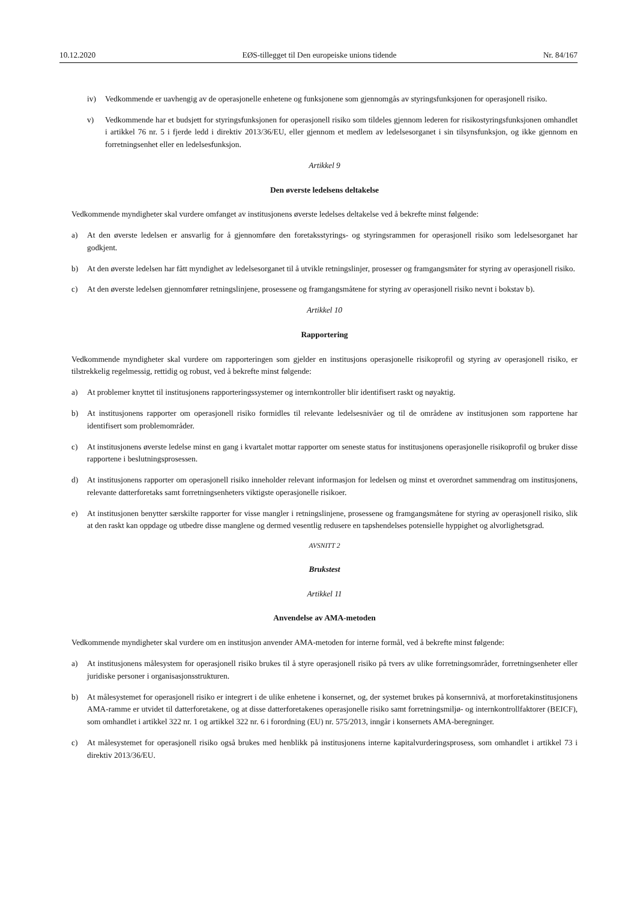10.12.2020 EØS-tillegget til Den europeiske unions tidende Nr. 84/167
iv) Vedkommende er uavhengig av de operasjonelle enhetene og funksjonene som gjennomgås av styringsfunksjonen for operasjonell risiko.
v) Vedkommende har et budsjett for styringsfunksjonen for operasjonell risiko som tildeles gjennom lederen for risikostyringsfunksjonen omhandlet i artikkel 76 nr. 5 i fjerde ledd i direktiv 2013/36/EU, eller gjennom et medlem av ledelsesorganet i sin tilsynsfunksjon, og ikke gjennom en forretningsenhet eller en ledelsesfunksjon.
Artikkel 9
Den øverste ledelsens deltakelse
Vedkommende myndigheter skal vurdere omfanget av institusjonens øverste ledelses deltakelse ved å bekrefte minst følgende:
a) At den øverste ledelsen er ansvarlig for å gjennomføre den foretaksstyrings- og styringsrammen for operasjonell risiko som ledelsesorganet har godkjent.
b) At den øverste ledelsen har fått myndighet av ledelsesorganet til å utvikle retningslinjer, prosesser og framgangsmåter for styring av operasjonell risiko.
c) At den øverste ledelsen gjennomfører retningslinjene, prosessene og framgangsmåtene for styring av operasjonell risiko nevnt i bokstav b).
Artikkel 10
Rapportering
Vedkommende myndigheter skal vurdere om rapporteringen som gjelder en institusjons operasjonelle risikoprofil og styring av operasjonell risiko, er tilstrekkelig regelmessig, rettidig og robust, ved å bekrefte minst følgende:
a) At problemer knyttet til institusjonens rapporteringssystemer og internkontroller blir identifisert raskt og nøyaktig.
b) At institusjonens rapporter om operasjonell risiko formidles til relevante ledelsesnivåer og til de områdene av institusjonen som rapportene har identifisert som problemområder.
c) At institusjonens øverste ledelse minst en gang i kvartalet mottar rapporter om seneste status for institusjonens operasjonelle risikoprofil og bruker disse rapportene i beslutningsprosessen.
d) At institusjonens rapporter om operasjonell risiko inneholder relevant informasjon for ledelsen og minst et overordnet sammendrag om institusjonens, relevante datterforetaks samt forretningsenheters viktigste operasjonelle risikoer.
e) At institusjonen benytter særskilte rapporter for visse mangler i retningslinjene, prosessene og framgangsmåtene for styring av operasjonell risiko, slik at den raskt kan oppdage og utbedre disse manglene og dermed vesentlig redusere en tapshendelses potensielle hyppighet og alvorlighetsgrad.
AVSNITT 2
Brukstest
Artikkel 11
Anvendelse av AMA-metoden
Vedkommende myndigheter skal vurdere om en institusjon anvender AMA-metoden for interne formål, ved å bekrefte minst følgende:
a) At institusjonens målesystem for operasjonell risiko brukes til å styre operasjonell risiko på tvers av ulike forretningsområder, forretningsenheter eller juridiske personer i organisasjonsstrukturen.
b) At målesystemet for operasjonell risiko er integrert i de ulike enhetene i konsernet, og, der systemet brukes på konsernnivå, at morforetakinstitusjonens AMA-ramme er utvidet til datterforetakene, og at disse datterforetakenes operasjonelle risiko samt forretningsmiljø- og internkontrollfaktorer (BEICF), som omhandlet i artikkel 322 nr. 1 og artikkel 322 nr. 6 i forordning (EU) nr. 575/2013, inngår i konsernets AMA-beregninger.
c) At målesystemet for operasjonell risiko også brukes med henblikk på institusjonens interne kapitalvurderingsprosess, som omhandlet i artikkel 73 i direktiv 2013/36/EU.